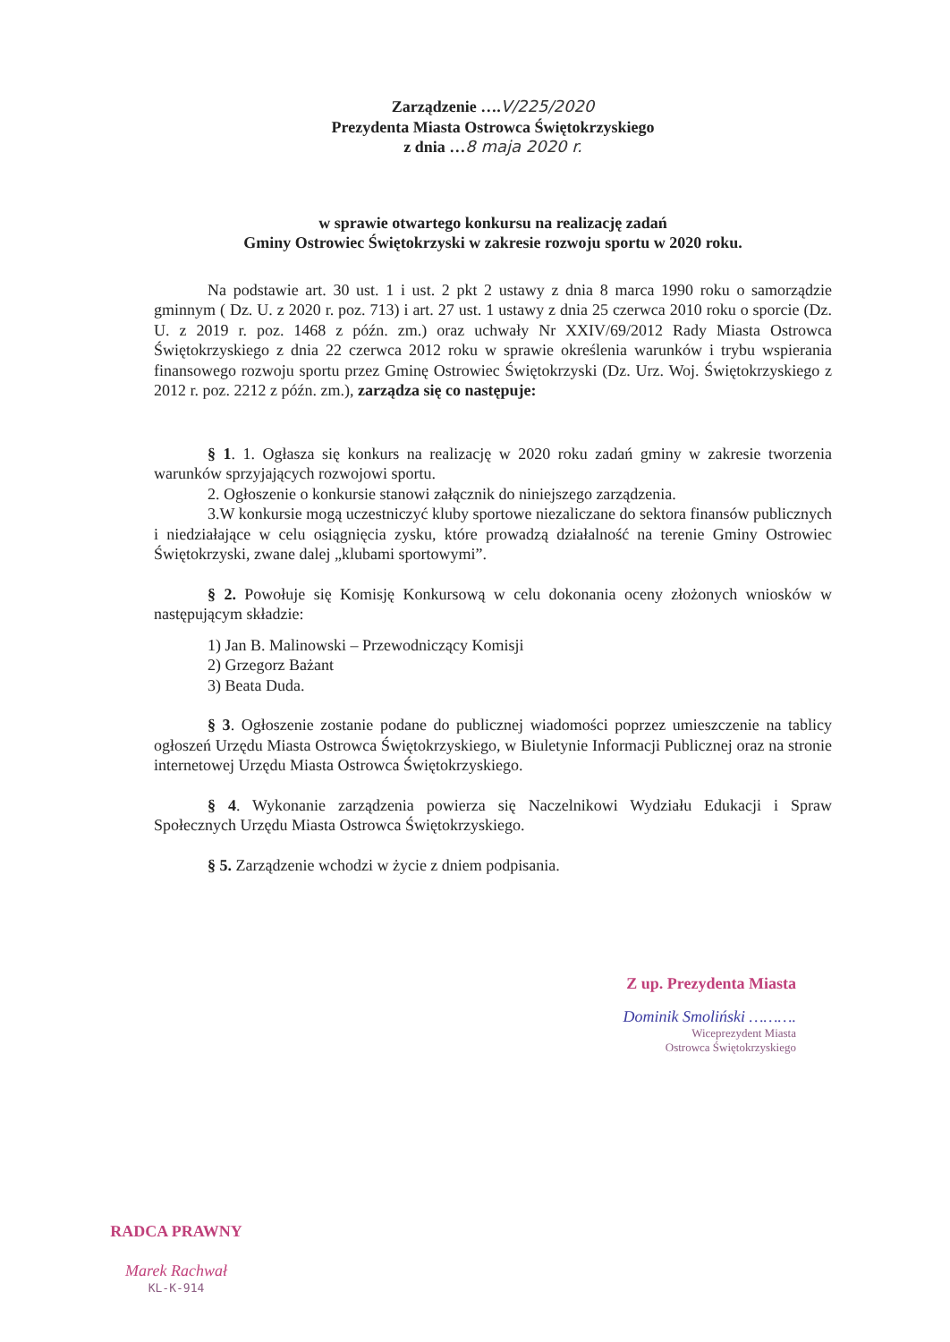Zarządzenie ….V/225/2020
Prezydenta Miasta Ostrowca Świętokrzyskiego
z dnia …8 maja 2020 r.
w sprawie otwartego konkursu na realizację zadań
Gminy Ostrowiec Świętokrzyski w zakresie rozwoju sportu w 2020 roku.
Na podstawie art. 30 ust. 1 i ust. 2 pkt 2 ustawy z dnia 8 marca 1990 roku o samorządzie gminnym ( Dz. U. z 2020 r. poz. 713) i art. 27 ust. 1 ustawy z dnia 25 czerwca 2010 roku o sporcie (Dz. U. z 2019 r. poz. 1468 z późn. zm.) oraz uchwały Nr XXIV/69/2012 Rady Miasta Ostrowca Świętokrzyskiego z dnia 22 czerwca 2012 roku w sprawie określenia warunków i trybu wspierania finansowego rozwoju sportu przez Gminę Ostrowiec Świętokrzyski (Dz. Urz. Woj. Świętokrzyskiego z 2012 r. poz. 2212 z późn. zm.), zarządza się co następuje:
§ 1. 1. Ogłasza się konkurs na realizację w 2020 roku zadań gminy w zakresie tworzenia warunków sprzyjających rozwojowi sportu.
2. Ogłoszenie o konkursie stanowi załącznik do niniejszego zarządzenia.
3.W konkursie mogą uczestniczyć kluby sportowe niezaliczane do sektora finansów publicznych i niedziałające w celu osiągnięcia zysku, które prowadzą działalność na terenie Gminy Ostrowiec Świętokrzyski, zwane dalej „klubami sportowymi”.
§ 2. Powołuje się Komisję Konkursową w celu dokonania oceny złożonych wniosków w następującym składzie:
1) Jan B. Malinowski – Przewodniczący Komisji
2) Grzegorz Bażant
3) Beata Duda.
§ 3. Ogłoszenie zostanie podane do publicznej wiadomości poprzez umieszczenie na tablicy ogłoszeń Urzędu Miasta Ostrowca Świętokrzyskiego, w Biuletynie Informacji Publicznej oraz na stronie internetowej Urzędu Miasta Ostrowca Świętokrzyskiego.
§ 4. Wykonanie zarządzenia powierza się Naczelnikowi Wydziału Edukacji i Spraw Społecznych Urzędu Miasta Ostrowca Świętokrzyskiego.
§ 5. Zarządzenie wchodzi w życie z dniem podpisania.
Z up. Prezydenta Miasta
Dominik Smoliński ……….
Wiceprezydent Miasta
Ostrowca Świętokrzyskiego
RADCA PRAWNY
Marek Rachwał
KL-K-914